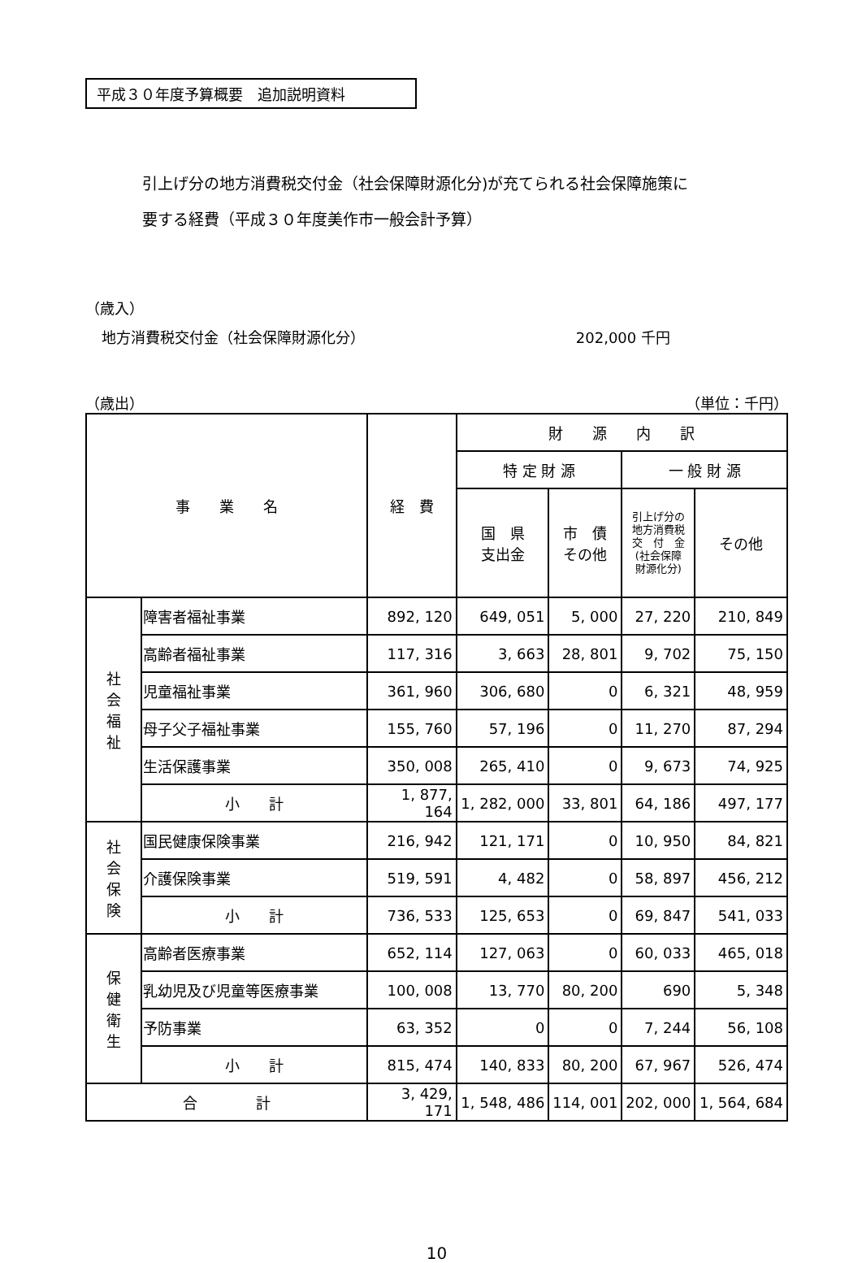平成３０年度予算概要　追加説明資料
引上げ分の地方消費税交付金（社会保障財源化分)が充てられる社会保障施策に
要する経費（平成３０年度美作市一般会計予算）
（歳入）
地方消費税交付金（社会保障財源化分） 202,000 千円
（歳出） （単位：千円）
| 事 業 名 | | 経 費 | 財 源 内 訳 | | | |
| --- | --- | --- | --- | --- | --- | --- |
| | | | 特 定 財 源 | | 一 般 財 源 | |
| | | | 国 県 支出金 | 市 債 その他 | 引上げ分の 地方消費税 交 付 金 (社会保障 財源化分) | その他 |
| 社 会 福 祉 | 障害者福祉事業 | 892, 120 | 649, 051 | 5, 000 | 27, 220 | 210, 849 |
| | 高齢者福祉事業 | 117, 316 | 3, 663 | 28, 801 | 9, 702 | 75, 150 |
| | 児童福祉事業 | 361, 960 | 306, 680 | 0 | 6, 321 | 48, 959 |
| | 母子父子福祉事業 | 155, 760 | 57, 196 | 0 | 11, 270 | 87, 294 |
| | 生活保護事業 | 350, 008 | 265, 410 | 0 | 9, 673 | 74, 925 |
| | 小 計 | 1, 877, 164 | 1, 282, 000 | 33, 801 | 64, 186 | 497, 177 |
| 社 会 保 険 | 国民健康保険事業 | 216, 942 | 121, 171 | 0 | 10, 950 | 84, 821 |
| | 介護保険事業 | 519, 591 | 4, 482 | 0 | 58, 897 | 456, 212 |
| | 小 計 | 736, 533 | 125, 653 | 0 | 69, 847 | 541, 033 |
| 保 健 衛 生 | 高齢者医療事業 | 652, 114 | 127, 063 | 0 | 60, 033 | 465, 018 |
| | 乳幼児及び児童等医療事業 | 100, 008 | 13, 770 | 80, 200 | 690 | 5, 348 |
| | 予防事業 | 63, 352 | 0 | 0 | 7, 244 | 56, 108 |
| | 小 計 | 815, 474 | 140, 833 | 80, 200 | 67, 967 | 526, 474 |
| 合 計 | | 3, 429, 171 | 1, 548, 486 | 114, 001 | 202, 000 | 1, 564, 684 |
10